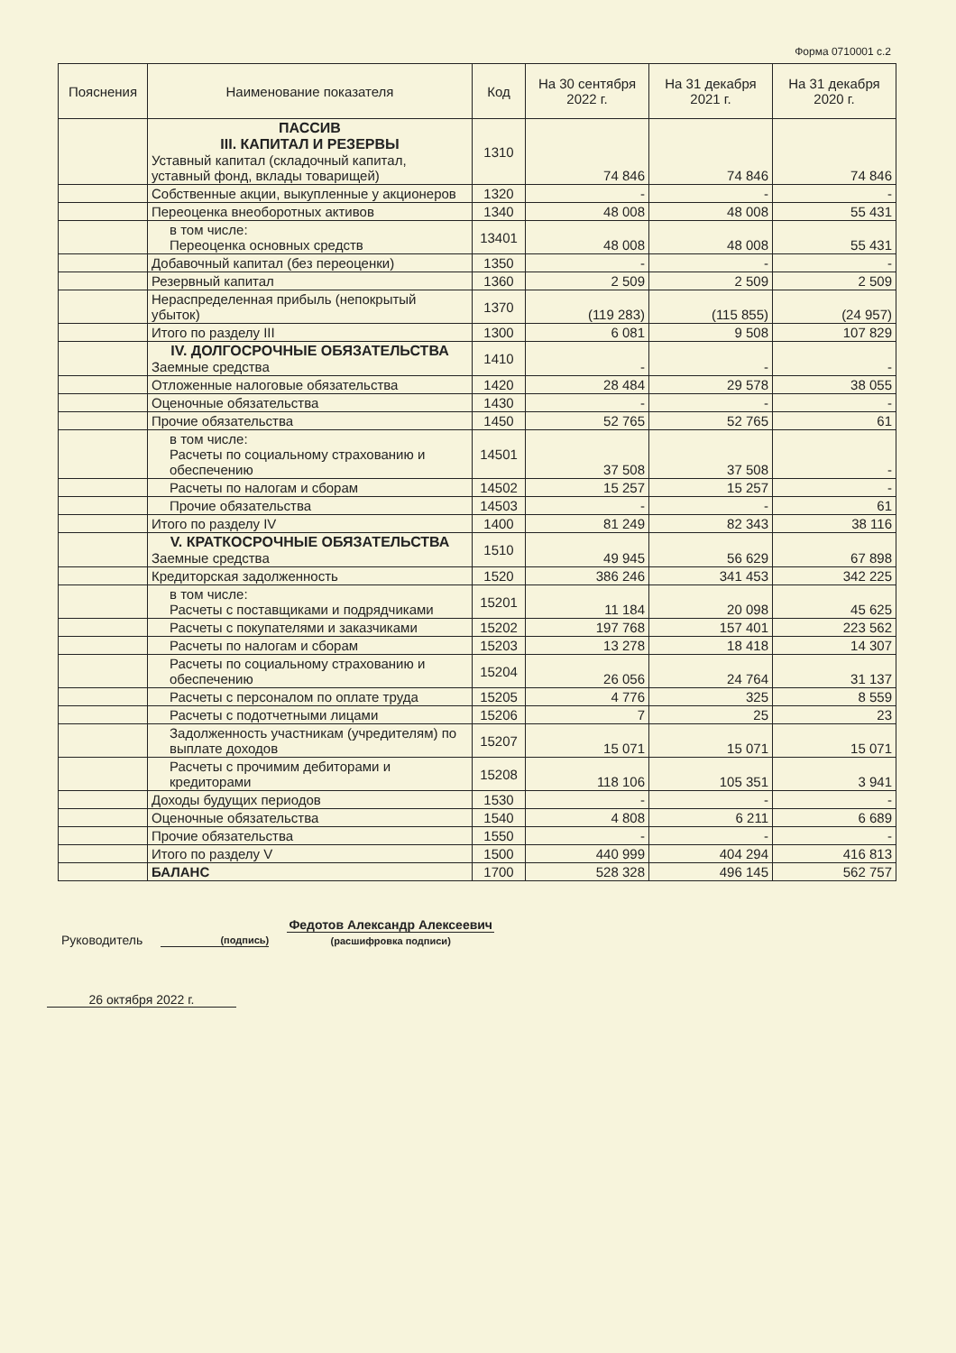Форма 0710001 с.2
| Пояснения | Наименование показателя | Код | На 30 сентября 2022 г. | На 31 декабря 2021 г. | На 31 декабря 2020 г. |
| --- | --- | --- | --- | --- | --- |
| | ПАССИВ III. КАПИТАЛ И РЕЗЕРВЫ Уставный капитал (складочный капитал, уставный фонд, вклады товарищей) | 1310 | 74 846 | 74 846 | 74 846 |
| | Собственные акции, выкупленные у акционеров | 1320 | - | - | - |
| | Переоценка внеоборотных активов | 1340 | 48 008 | 48 008 | 55 431 |
| | в том числе: Переоценка основных средств | 13401 | 48 008 | 48 008 | 55 431 |
| | Добавочный капитал (без переоценки) | 1350 | - | - | - |
| | Резервный капитал | 1360 | 2 509 | 2 509 | 2 509 |
| | Нераспределенная прибыль (непокрытый убыток) | 1370 | (119 283) | (115 855) | (24 957) |
| | Итого по разделу III | 1300 | 6 081 | 9 508 | 107 829 |
| | IV. ДОЛГОСРОЧНЫЕ ОБЯЗАТЕЛЬСТВА Заемные средства | 1410 | - | - | - |
| | Отложенные налоговые обязательства | 1420 | 28 484 | 29 578 | 38 055 |
| | Оценочные обязательства | 1430 | - | - | - |
| | Прочие обязательства | 1450 | 52 765 | 52 765 | 61 |
| | в том числе: Расчеты по социальному страхованию и обеспечению | 14501 | 37 508 | 37 508 | - |
| | Расчеты по налогам и сборам | 14502 | 15 257 | 15 257 | - |
| | Прочие обязательства | 14503 | - | - | 61 |
| | Итого по разделу IV | 1400 | 81 249 | 82 343 | 38 116 |
| | V. КРАТКОСРОЧНЫЕ ОБЯЗАТЕЛЬСТВА Заемные средства | 1510 | 49 945 | 56 629 | 67 898 |
| | Кредиторская задолженность | 1520 | 386 246 | 341 453 | 342 225 |
| | в том числе: Расчеты с поставщиками и подрядчиками | 15201 | 11 184 | 20 098 | 45 625 |
| | Расчеты с покупателями и заказчиками | 15202 | 197 768 | 157 401 | 223 562 |
| | Расчеты по налогам и сборам | 15203 | 13 278 | 18 418 | 14 307 |
| | Расчеты по социальному страхованию и обеспечению | 15204 | 26 056 | 24 764 | 31 137 |
| | Расчеты с персоналом по оплате труда | 15205 | 4 776 | 325 | 8 559 |
| | Расчеты с подотчетными лицами | 15206 | 7 | 25 | 23 |
| | Задолженность участникам (учредителям) по выплате доходов | 15207 | 15 071 | 15 071 | 15 071 |
| | Расчеты с прочимим дебиторами и кредиторами | 15208 | 118 106 | 105 351 | 3 941 |
| | Доходы будущих периодов | 1530 | - | - | - |
| | Оценочные обязательства | 1540 | 4 808 | 6 211 | 6 689 |
| | Прочие обязательства | 1550 | - | - | - |
| | Итого по разделу V | 1500 | 440 999 | 404 294 | 416 813 |
| | БАЛАНС | 1700 | 528 328 | 496 145 | 562 757 |
Руководитель (подпись)
Федотов Александр Алексеевич
(расшифровка подписи)
26 октября 2022 г.